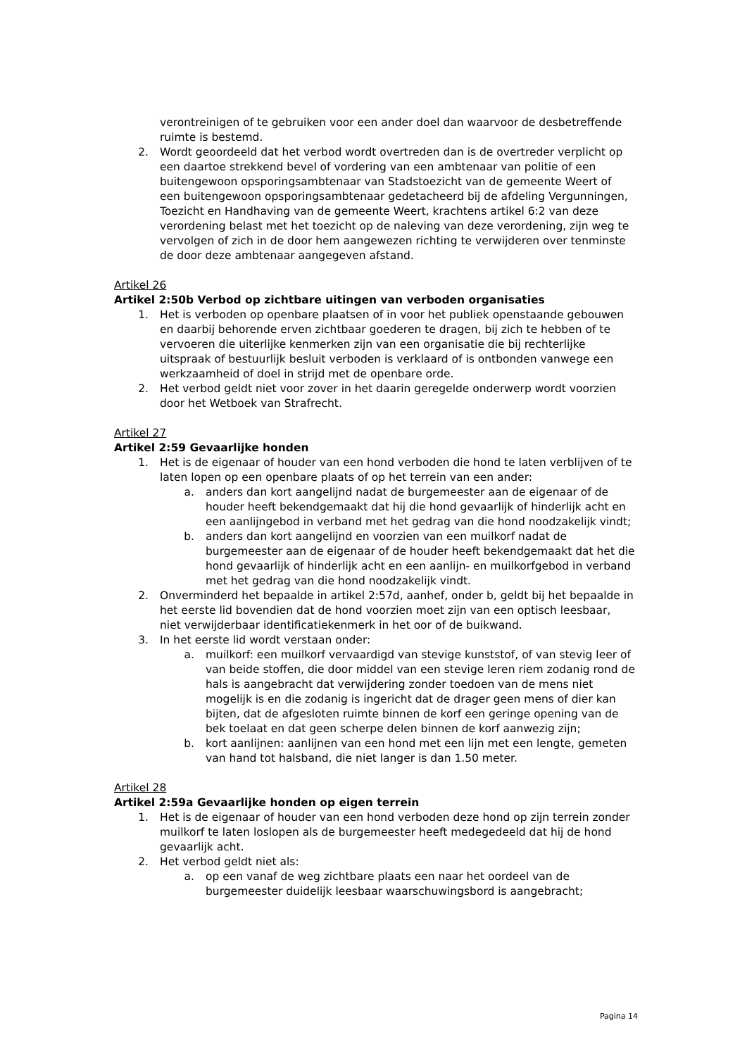verontreinigen of te gebruiken voor een ander doel dan waarvoor de desbetreffende ruimte is bestemd.
2. Wordt geoordeeld dat het verbod wordt overtreden dan is de overtreder verplicht op een daartoe strekkend bevel of vordering van een ambtenaar van politie of een buitengewoon opsporingsambtenaar van Stadstoezicht van de gemeente Weert of een buitengewoon opsporingsambtenaar gedetacheerd bij de afdeling Vergunningen, Toezicht en Handhaving van de gemeente Weert, krachtens artikel 6:2 van deze verordening belast met het toezicht op de naleving van deze verordening, zijn weg te vervolgen of zich in de door hem aangewezen richting te verwijderen over tenminste de door deze ambtenaar aangegeven afstand.
Artikel 26
Artikel 2:50b Verbod op zichtbare uitingen van verboden organisaties
1. Het is verboden op openbare plaatsen of in voor het publiek openstaande gebouwen en daarbij behorende erven zichtbaar goederen te dragen, bij zich te hebben of te vervoeren die uiterlijke kenmerken zijn van een organisatie die bij rechterlijke uitspraak of bestuurlijk besluit verboden is verklaard of is ontbonden vanwege een werkzaamheid of doel in strijd met de openbare orde.
2. Het verbod geldt niet voor zover in het daarin geregelde onderwerp wordt voorzien door het Wetboek van Strafrecht.
Artikel 27
Artikel 2:59 Gevaarlijke honden
1. Het is de eigenaar of houder van een hond verboden die hond te laten verblijven of te laten lopen op een openbare plaats of op het terrein van een ander:
a. anders dan kort aangelijnd nadat de burgemeester aan de eigenaar of de houder heeft bekendgemaakt dat hij die hond gevaarlijk of hinderlijk acht en een aanlijngebod in verband met het gedrag van die hond noodzakelijk vindt;
b. anders dan kort aangelijnd en voorzien van een muilkorf nadat de burgemeester aan de eigenaar of de houder heeft bekendgemaakt dat het die hond gevaarlijk of hinderlijk acht en een aanlijn- en muilkorfgebod in verband met het gedrag van die hond noodzakelijk vindt.
2. Onverminderd het bepaalde in artikel 2:57d, aanhef, onder b, geldt bij het bepaalde in het eerste lid bovendien dat de hond voorzien moet zijn van een optisch leesbaar, niet verwijderbaar identificatiekenmerk in het oor of de buikwand.
3. In het eerste lid wordt verstaan onder:
a. muilkorf: een muilkorf vervaardigd van stevige kunststof, of van stevig leer of van beide stoffen, die door middel van een stevige leren riem zodanig rond de hals is aangebracht dat verwijdering zonder toedoen van de mens niet mogelijk is en die zodanig is ingericht dat de drager geen mens of dier kan bijten, dat de afgesloten ruimte binnen de korf een geringe opening van de bek toelaat en dat geen scherpe delen binnen de korf aanwezig zijn;
b. kort aanlijnen: aanlijnen van een hond met een lijn met een lengte, gemeten van hand tot halsband, die niet langer is dan 1.50 meter.
Artikel 28
Artikel 2:59a Gevaarlijke honden op eigen terrein
1. Het is de eigenaar of houder van een hond verboden deze hond op zijn terrein zonder muilkorf te laten loslopen als de burgemeester heeft medegedeeld dat hij de hond gevaarlijk acht.
2. Het verbod geldt niet als:
a. op een vanaf de weg zichtbare plaats een naar het oordeel van de burgemeester duidelijk leesbaar waarschuwingsbord is aangebracht;
Pagina 14